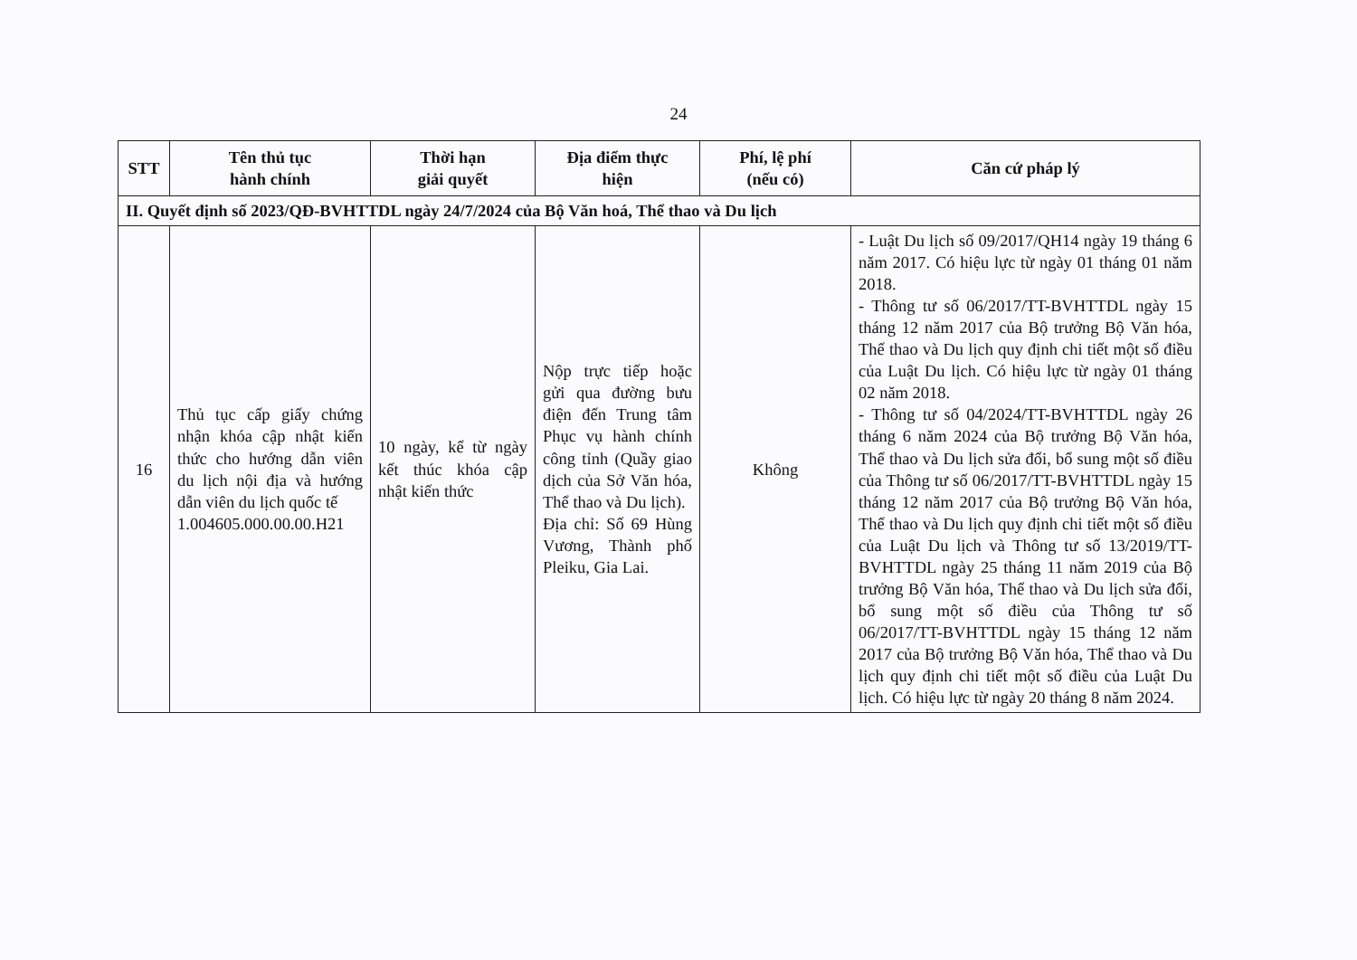24
| STT | Tên thủ tục hành chính | Thời hạn giải quyết | Địa điểm thực hiện | Phí, lệ phí (nếu có) | Căn cứ pháp lý |
| --- | --- | --- | --- | --- | --- |
| II. Quyết định số 2023/QĐ-BVHTTDL ngày 24/7/2024 của Bộ Văn hoá, Thể thao và Du lịch | | | | | |
| 16 | Thủ tục cấp giấy chứng nhận khóa cập nhật kiến thức cho hướng dẫn viên du lịch nội địa và hướng dẫn viên du lịch quốc tế 1.004605.000.00.00.H21 | 10 ngày, kể từ ngày kết thúc khóa cập nhật kiến thức | Nộp trực tiếp hoặc gửi qua đường bưu điện đến Trung tâm Phục vụ hành chính công tỉnh (Quầy giao dịch của Sở Văn hóa, Thể thao và Du lịch). Địa chỉ: Số 69 Hùng Vương, Thành phố Pleiku, Gia Lai. | Không | - Luật Du lịch số 09/2017/QH14 ngày 19 tháng 6 năm 2017. Có hiệu lực từ ngày 01 tháng 01 năm 2018. - Thông tư số 06/2017/TT-BVHTTDL ngày 15 tháng 12 năm 2017 của Bộ trưởng Bộ Văn hóa, Thể thao và Du lịch quy định chi tiết một số điều của Luật Du lịch. Có hiệu lực từ ngày 01 tháng 02 năm 2018. - Thông tư số 04/2024/TT-BVHTTDL ngày 26 tháng 6 năm 2024 của Bộ trưởng Bộ Văn hóa, Thể thao và Du lịch sửa đổi, bổ sung một số điều của Thông tư số 06/2017/TT-BVHTTDL ngày 15 tháng 12 năm 2017 của Bộ trưởng Bộ Văn hóa, Thể thao và Du lịch quy định chi tiết một số điều của Luật Du lịch và Thông tư số 13/2019/TT-BVHTTDL ngày 25 tháng 11 năm 2019 của Bộ trưởng Bộ Văn hóa, Thể thao và Du lịch sửa đổi, bổ sung một số điều của Thông tư số 06/2017/TT-BVHTTDL ngày 15 tháng 12 năm 2017 của Bộ trưởng Bộ Văn hóa, Thể thao và Du lịch quy định chi tiết một số điều của Luật Du lịch. Có hiệu lực từ ngày 20 tháng 8 năm 2024. |